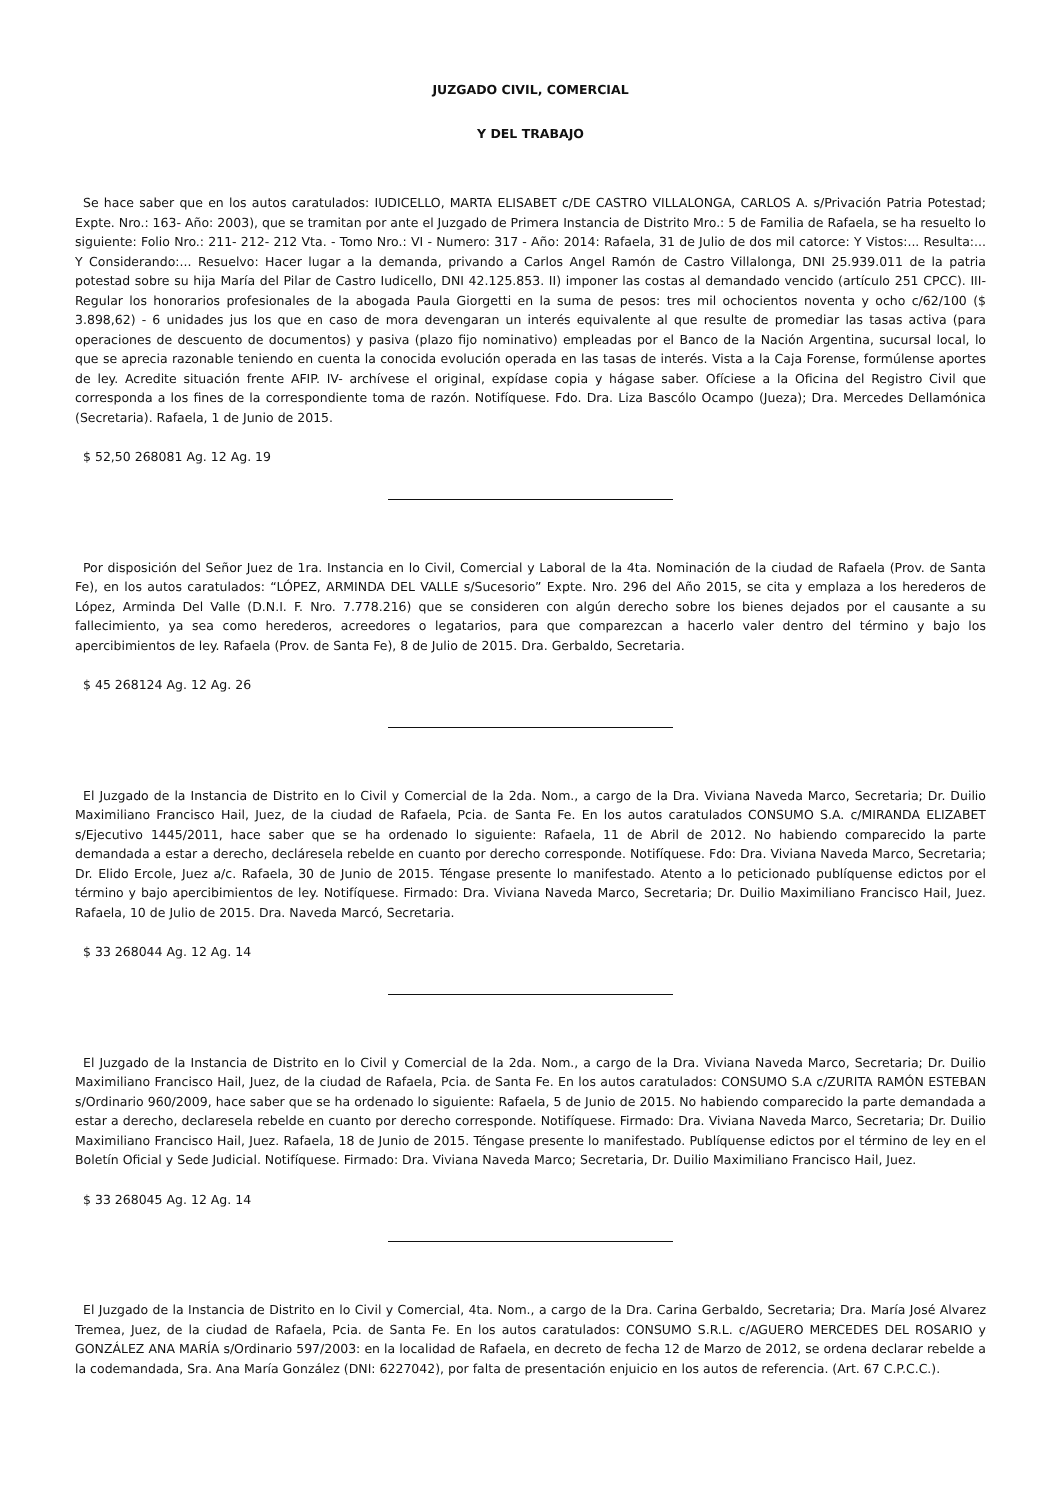JUZGADO CIVIL, COMERCIAL
Y DEL TRABAJO
Se hace saber que en los autos caratulados: IUDICELLO, MARTA ELISABET c/DE CASTRO VILLALONGA, CARLOS A. s/Privación Patria Potestad; Expte. Nro.: 163- Año: 2003), que se tramitan por ante el Juzgado de Primera Instancia de Distrito Mro.: 5 de Familia de Rafaela, se ha resuelto lo siguiente: Folio Nro.: 211- 212- 212 Vta. - Tomo Nro.: VI - Numero: 317 - Año: 2014: Rafaela, 31 de Julio de dos mil catorce: Y Vistos:... Resulta:... Y Considerando:... Resuelvo: Hacer lugar a la demanda, privando a Carlos Angel Ramón de Castro Villalonga, DNI 25.939.011 de la patria potestad sobre su hija María del Pilar de Castro Iudicello, DNI 42.125.853. II) imponer las costas al demandado vencido (artículo 251 CPCC). III- Regular los honorarios profesionales de la abogada Paula Giorgetti en la suma de pesos: tres mil ochocientos noventa y ocho c/62/100 ($ 3.898,62) - 6 unidades jus los que en caso de mora devengaran un interés equivalente al que resulte de promediar las tasas activa (para operaciones de descuento de documentos) y pasiva (plazo fijo nominativo) empleadas por el Banco de la Nación Argentina, sucursal local, lo que se aprecia razonable teniendo en cuenta la conocida evolución operada en las tasas de interés. Vista a la Caja Forense, formúlense aportes de ley. Acredite situación frente AFIP. IV- archívese el original, expídase copia y hágase saber. Ofíciese a la Oficina del Registro Civil que corresponda a los fines de la correspondiente toma de razón. Notifíquese. Fdo. Dra. Liza Bascólo Ocampo (Jueza); Dra. Mercedes Dellamónica (Secretaria). Rafaela, 1 de Junio de 2015.
$ 52,50 268081 Ag. 12 Ag. 19
Por disposición del Señor Juez de 1ra. Instancia en lo Civil, Comercial y Laboral de la 4ta. Nominación de la ciudad de Rafaela (Prov. de Santa Fe), en los autos caratulados: “LÓPEZ, ARMINDA DEL VALLE s/Sucesorio” Expte. Nro. 296 del Año 2015, se cita y emplaza a los herederos de López, Arminda Del Valle (D.N.I. F. Nro. 7.778.216) que se consideren con algún derecho sobre los bienes dejados por el causante a su fallecimiento, ya sea como herederos, acreedores o legatarios, para que comparezcan a hacerlo valer dentro del término y bajo los apercibimientos de ley. Rafaela (Prov. de Santa Fe), 8 de Julio de 2015. Dra. Gerbaldo, Secretaria.
$ 45 268124 Ag. 12 Ag. 26
El Juzgado de la Instancia de Distrito en lo Civil y Comercial de la 2da. Nom., a cargo de la Dra. Viviana Naveda Marco, Secretaria; Dr. Duilio Maximiliano Francisco Hail, Juez, de la ciudad de Rafaela, Pcia. de Santa Fe. En los autos caratulados CONSUMO S.A. c/MIRANDA ELIZABET s/Ejecutivo 1445/2011, hace saber que se ha ordenado lo siguiente: Rafaela, 11 de Abril de 2012. No habiendo comparecido la parte demandada a estar a derecho, decláresela rebelde en cuanto por derecho corresponde. Notifíquese. Fdo: Dra. Viviana Naveda Marco, Secretaria; Dr. Elido Ercole, Juez a/c. Rafaela, 30 de Junio de 2015. Téngase presente lo manifestado. Atento a lo peticionado publíquense edictos por el término y bajo apercibimientos de ley. Notifíquese. Firmado: Dra. Viviana Naveda Marco, Secretaria; Dr. Duilio Maximiliano Francisco Hail, Juez. Rafaela, 10 de Julio de 2015. Dra. Naveda Marcó, Secretaria.
$ 33 268044 Ag. 12 Ag. 14
El Juzgado de la Instancia de Distrito en lo Civil y Comercial de la 2da. Nom., a cargo de la Dra. Viviana Naveda Marco, Secretaria; Dr. Duilio Maximiliano Francisco Hail, Juez, de la ciudad de Rafaela, Pcia. de Santa Fe. En los autos caratulados: CONSUMO S.A c/ZURITA RAMÓN ESTEBAN s/Ordinario 960/2009, hace saber que se ha ordenado lo siguiente: Rafaela, 5 de Junio de 2015. No habiendo comparecido la parte demandada a estar a derecho, declaresela rebelde en cuanto por derecho corresponde. Notifíquese. Firmado: Dra. Viviana Naveda Marco, Secretaria; Dr. Duilio Maximiliano Francisco Hail, Juez. Rafaela, 18 de Junio de 2015. Téngase presente lo manifestado. Publíquense edictos por el término de ley en el Boletín Oficial y Sede Judicial. Notifíquese. Firmado: Dra. Viviana Naveda Marco; Secretaria, Dr. Duilio Maximiliano Francisco Hail, Juez.
$ 33 268045 Ag. 12 Ag. 14
El Juzgado de la Instancia de Distrito en lo Civil y Comercial, 4ta. Nom., a cargo de la Dra. Carina Gerbaldo, Secretaria; Dra. María José Alvarez Tremea, Juez, de la ciudad de Rafaela, Pcia. de Santa Fe. En los autos caratulados: CONSUMO S.R.L. c/AGUERO MERCEDES DEL ROSARIO y GONZÁLEZ ANA MARÍA s/Ordinario 597/2003: en la localidad de Rafaela, en decreto de fecha 12 de Marzo de 2012, se ordena declarar rebelde a la codemandada, Sra. Ana María González (DNI: 6227042), por falta de presentación enjuicio en los autos de referencia. (Art. 67 C.P.C.C.).